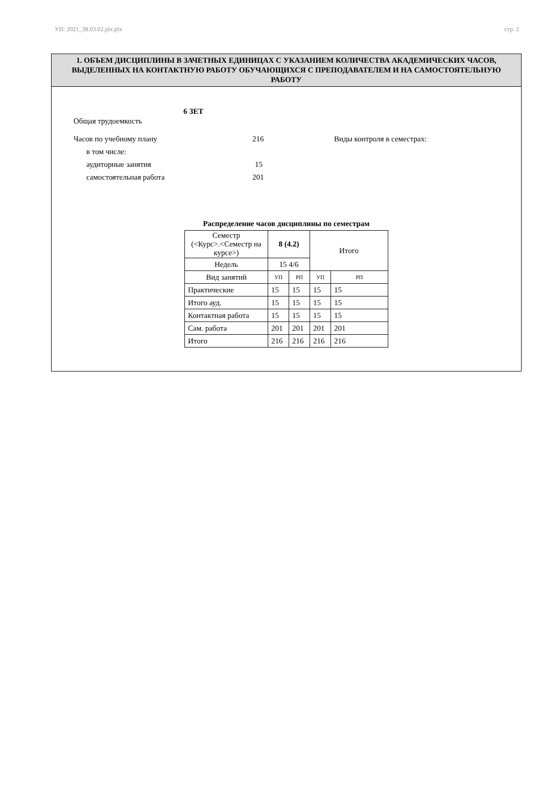УП: 2021_38.03.02.plx.plx стр. 2
1. ОБЪЕМ ДИСЦИПЛИНЫ В ЗАЧЕТНЫХ ЕДИНИЦАХ С УКАЗАНИЕМ КОЛИЧЕСТВА АКАДЕМИЧЕСКИХ ЧАСОВ, ВЫДЕЛЕННЫХ НА КОНТАКТНУЮ РАБОТУ ОБУЧАЮЩИХСЯ С ПРЕПОДАВАТЕЛЕМ И НА САМОСТОЯТЕЛЬНУЮ РАБОТУ
Общая трудоемкость 6 ЗЕТ
Часов по учебному плану 216 Виды контроля в семестрах:
в том числе:
аудиторные занятия 15
самостоятельная работа 201
Распределение часов дисциплины по семестрам
| Семестр (<Курс>.<Семестр на курсе>) | 8 (4.2) | | Итого | |
| Недель | 15 4/6 | | | |
| Вид занятий | УП | РП | УП | РП |
| Практические | 15 | 15 | 15 | 15 |
| Итого ауд. | 15 | 15 | 15 | 15 |
| Контактная работа | 15 | 15 | 15 | 15 |
| Сам. работа | 201 | 201 | 201 | 201 |
| Итого | 216 | 216 | 216 | 216 |